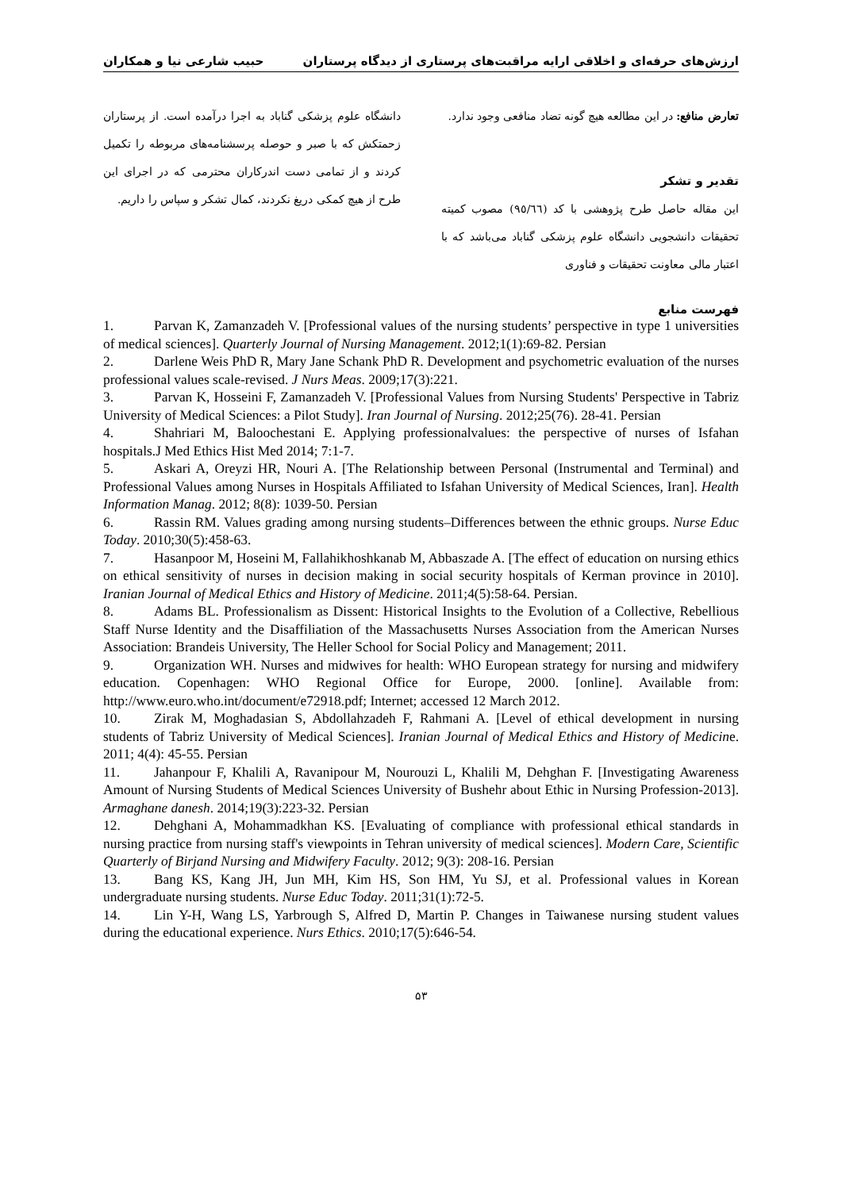ارزش‌های حرفه‌ای و اخلاقی ارایه مراقبت‌های پرستاری از دیدگاه پرستاران حبیب شارعی نیا و همکاران
تعارض منافع: در این مطالعه هیچ گونه تضاد منافعی وجود ندارد.
تقدیر و تشکر
این مقاله حاصل طرح پژوهشی با کد (٩٥/٦٦) مصوب کمیته تحقیقات دانشجویی دانشگاه علوم پزشکی گناباد می‌باشد که با اعتبار مالی معاونت تحقیقات و فناوری
دانشگاه علوم پزشکی گناباد به اجرا درآمده است. از پرستاران زحمتکش که با صبر و حوصله پرسشنامه‌های مربوطه را تکمیل کردند و از تمامی دست اندرکاران محترمی که در اجرای این طرح از هیچ کمکی دریغ نکردند، کمال تشکر و سپاس را داریم.
فهرست منابع
1. Parvan K, Zamanzadeh V. [Professional values of the nursing students’ perspective in type 1 universities of medical sciences]. Quarterly Journal of Nursing Management. 2012;1(1):69-82. Persian
2. Darlene Weis PhD R, Mary Jane Schank PhD R. Development and psychometric evaluation of the nurses professional values scale-revised. J Nurs Meas. 2009;17(3):221.
3. Parvan K, Hosseini F, Zamanzadeh V. [Professional Values from Nursing Students' Perspective in Tabriz University of Medical Sciences: a Pilot Study]. Iran Journal of Nursing. 2012;25(76). 28-41. Persian
4. Shahriari M, Baloochestani E. Applying professionalvalues: the perspective of nurses of Isfahan hospitals.J Med Ethics Hist Med 2014; 7:1-7.
5. Askari A, Oreyzi HR, Nouri A. [The Relationship between Personal (Instrumental and Terminal) and Professional Values among Nurses in Hospitals Affiliated to Isfahan University of Medical Sciences, Iran]. Health Information Manag. 2012; 8(8): 1039-50. Persian
6. Rassin RM. Values grading among nursing students–Differences between the ethnic groups. Nurse Educ Today. 2010;30(5):458-63.
7. Hasanpoor M, Hoseini M, Fallahikhoshkanab M, Abbaszade A. [The effect of education on nursing ethics on ethical sensitivity of nurses in decision making in social security hospitals of Kerman province in 2010]. Iranian Journal of Medical Ethics and History of Medicine. 2011;4(5):58-64. Persian.
8. Adams BL. Professionalism as Dissent: Historical Insights to the Evolution of a Collective, Rebellious Staff Nurse Identity and the Disaffiliation of the Massachusetts Nurses Association from the American Nurses Association: Brandeis University, The Heller School for Social Policy and Management; 2011.
9. Organization WH. Nurses and midwives for health: WHO European strategy for nursing and midwifery education. Copenhagen: WHO Regional Office for Europe, 2000. [online]. Available from: http://www.euro.who.int/document/e72918.pdf; Internet; accessed 12 March 2012.
10. Zirak M, Moghadasian S, Abdollahzadeh F, Rahmani A. [Level of ethical development in nursing students of Tabriz University of Medical Sciences]. Iranian Journal of Medical Ethics and History of Medicine. 2011; 4(4): 45-55. Persian
11. Jahanpour F, Khalili A, Ravanipour M, Nourouzi L, Khalili M, Dehghan F. [Investigating Awareness Amount of Nursing Students of Medical Sciences University of Bushehr about Ethic in Nursing Profession-2013]. Armaghane danesh. 2014;19(3):223-32. Persian
12. Dehghani A, Mohammadkhan KS. [Evaluating of compliance with professional ethical standards in nursing practice from nursing staff's viewpoints in Tehran university of medical sciences]. Modern Care, Scientific Quarterly of Birjand Nursing and Midwifery Faculty. 2012; 9(3): 208-16. Persian
13. Bang KS, Kang JH, Jun MH, Kim HS, Son HM, Yu SJ, et al. Professional values in Korean undergraduate nursing students. Nurse Educ Today. 2011;31(1):72-5.
14. Lin Y-H, Wang LS, Yarbrough S, Alfred D, Martin P. Changes in Taiwanese nursing student values during the educational experience. Nurs Ethics. 2010;17(5):646-54.
۵۳